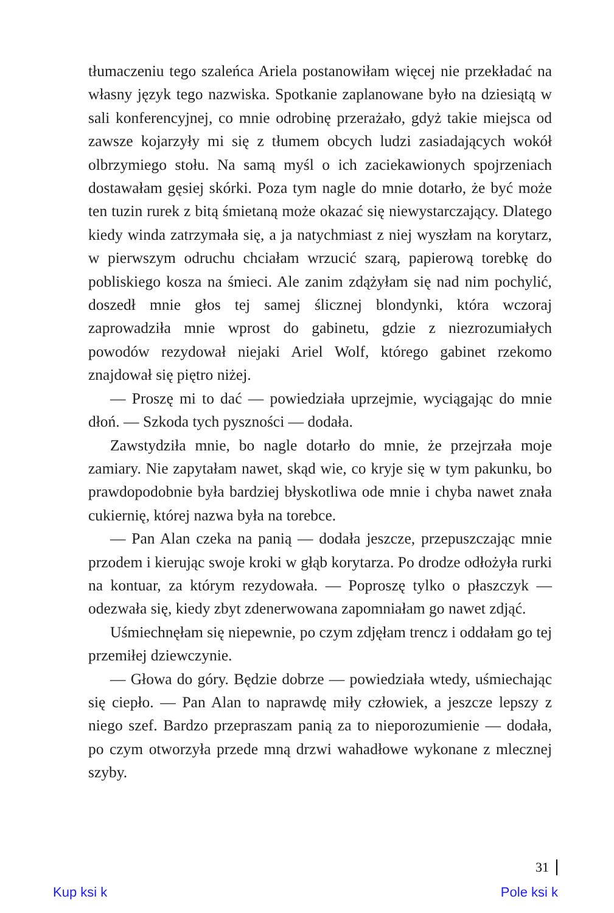tłumaczeniu tego szaleńca Ariela postanowiłam więcej nie przekładać na własny język tego nazwiska. Spotkanie zaplanowane było na dziesiątą w sali konferencyjnej, co mnie odrobinę przerażało, gdyż takie miejsca od zawsze kojarzyły mi się z tłumem obcych ludzi zasiadających wokół olbrzymiego stołu. Na samą myśl o ich zaciekawionych spojrzeniach dostawałam gęsiej skórki. Poza tym nagle do mnie dotarło, że być może ten tuzin rurek z bitą śmietaną może okazać się niewystarczający. Dlatego kiedy winda zatrzymała się, a ja natychmiast z niej wyszłam na korytarz, w pierwszym odruchu chciałam wrzucić szarą, papierową torebkę do pobliskiego kosza na śmieci. Ale zanim zdążyłam się nad nim pochylić, doszedł mnie głos tej samej ślicznej blondynki, która wczoraj zaprowadziła mnie wprost do gabinetu, gdzie z niezrozumiałych powodów rezydował niejaki Ariel Wolf, którego gabinet rzekomo znajdował się piętro niżej.
— Proszę mi to dać — powiedziała uprzejmie, wyciągając do mnie dłoń. — Szkoda tych pyszności — dodała.
Zawstydziła mnie, bo nagle dotarło do mnie, że przejrzała moje zamiary. Nie zapytałam nawet, skąd wie, co kryje się w tym pakunku, bo prawdopodobnie była bardziej błyskotliwa ode mnie i chyba nawet znała cukiernię, której nazwa była na torebce.
— Pan Alan czeka na panią — dodała jeszcze, przepuszczając mnie przodem i kierując swoje kroki w głąb korytarza. Po drodze odłożyła rurki na kontuar, za którym rezydowała. — Poproszę tylko o płaszczyk — odezwała się, kiedy zbyt zdenerwowana zapomniałam go nawet zdjąć.
Uśmiechnęłam się niepewnie, po czym zdjęłam trencz i oddałam go tej przemiłej dziewczynie.
— Głowa do góry. Będzie dobrze — powiedziała wtedy, uśmiechając się ciepło. — Pan Alan to naprawdę miły człowiek, a jeszcze lepszy z niego szef. Bardzo przepraszam panią za to nieporozumienie — dodała, po czym otworzyła przede mną drzwi wahadłowe wykonane z mlecznej szyby.
31
Kup ksi k Pole ksi k